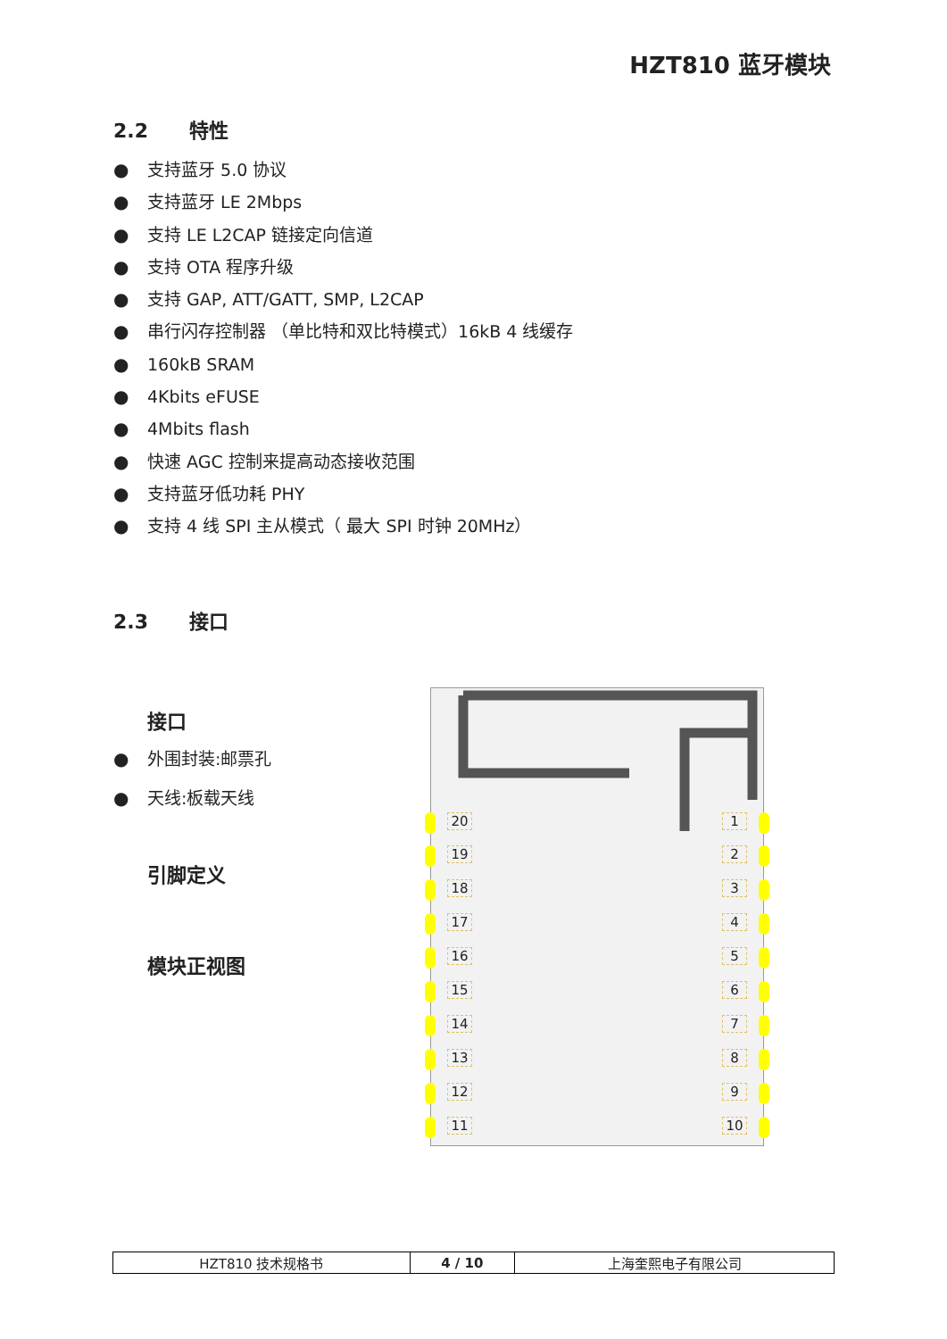HZT810 蓝牙模块
2.2 特性
● 支持蓝牙 5.0 协议
● 支持蓝牙 LE 2Mbps
● 支持 LE L2CAP 链接定向信道
● 支持 OTA 程序升级
● 支持 GAP, ATT/GATT, SMP, L2CAP
● 串行闪存控制器 （单比特和双比特模式）16kB 4 线缓存
● 160kB SRAM
● 4Kbits eFUSE
● 4Mbits flash
● 快速 AGC 控制来提高动态接收范围
● 支持蓝牙低功耗 PHY
● 支持 4 线 SPI 主从模式（ 最大 SPI 时钟 20MHz）
2.3 接口
接口
● 外围封装:邮票孔
● 天线:板载天线
引脚定义
模块正视图
20 1
19 2
18 3
17 4
16 5
15 6
14 7
13 8
12 9
11 10
| HZT810 技术规格书 | 4 / 10 | 上海奎熙电子有限公司 |